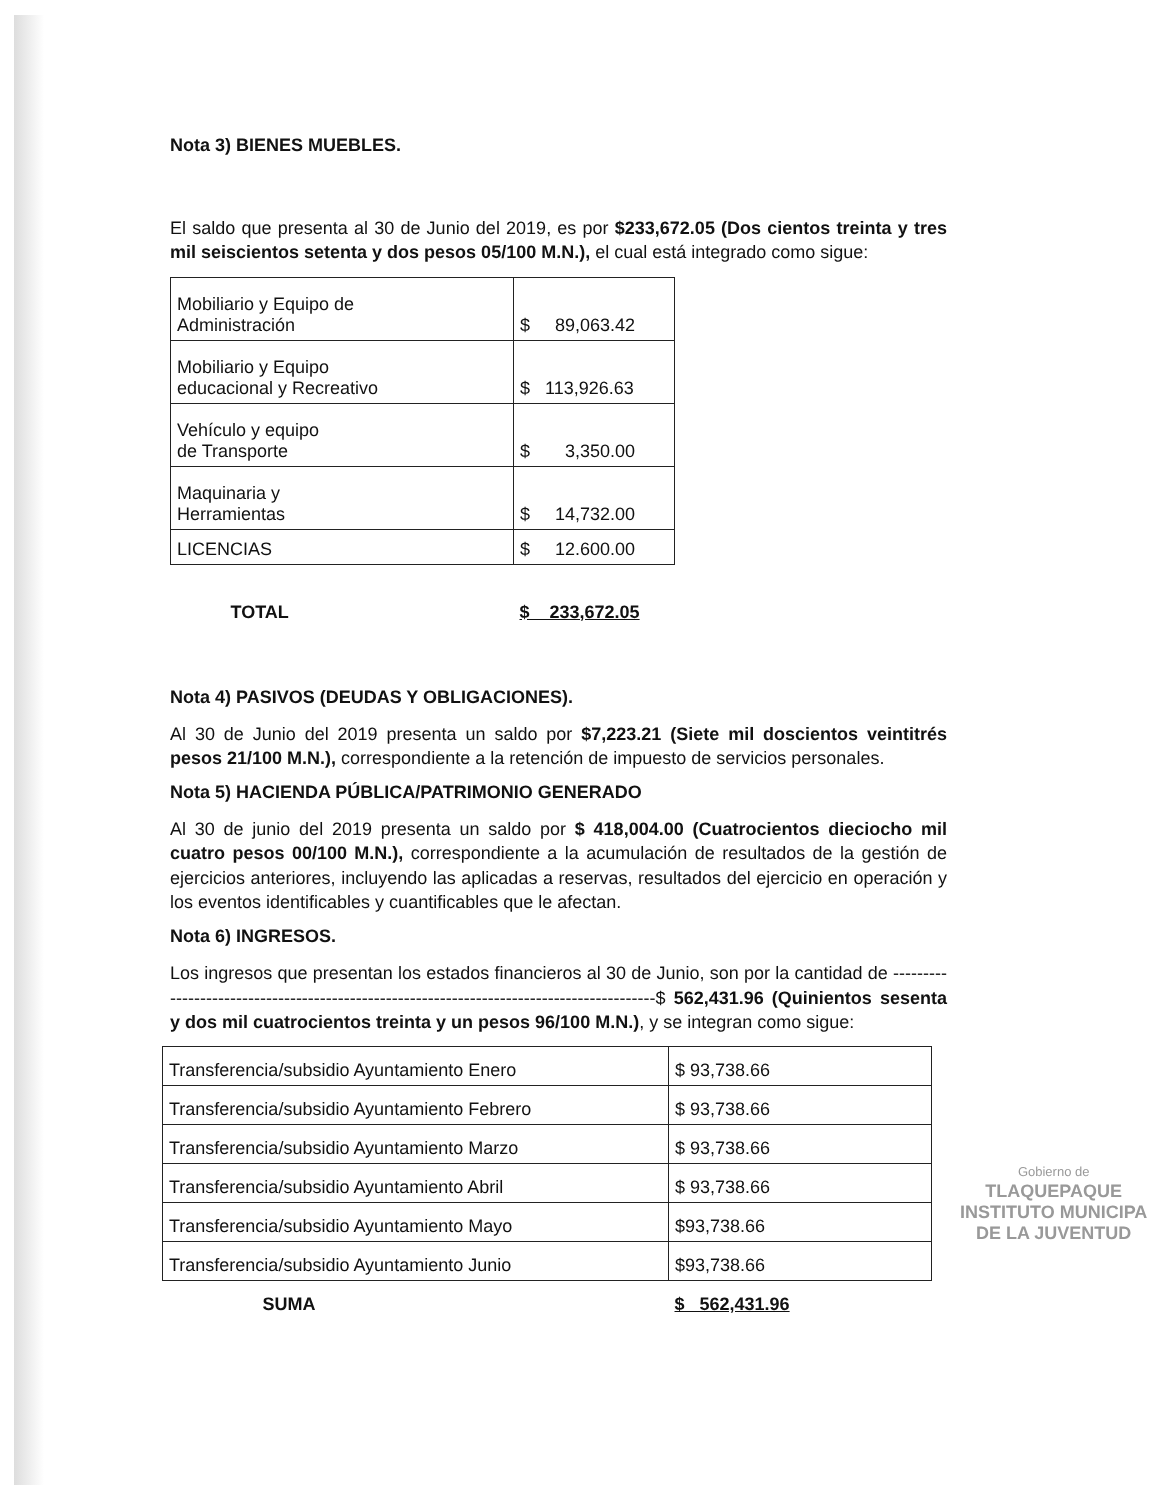Nota 3) BIENES MUEBLES.
El saldo que presenta al 30 de Junio del 2019, es por $233,672.05 (Dos cientos treinta y tres mil seiscientos setenta y dos pesos 05/100 M.N.), el cual está integrado como sigue:
| Mobiliario y Equipo de Administración | $ 89,063.42 |
| Mobiliario y Equipo educacional y Recreativo | $ 113,926.63 |
| Vehículo y equipo de Transporte | $ 3,350.00 |
| Maquinaria y Herramientas | $ 14,732.00 |
| LICENCIAS | $ 12.600.00 |
| TOTAL | $ 233,672.05 |
Nota 4) PASIVOS (DEUDAS Y OBLIGACIONES).
Al 30 de Junio del 2019 presenta un saldo por $7,223.21 (Siete mil doscientos veintitrés pesos 21/100 M.N.), correspondiente a la retención de impuesto de servicios personales.
Nota 5) HACIENDA PÚBLICA/PATRIMONIO GENERADO
Al 30 de junio del 2019 presenta un saldo por $ 418,004.00 (Cuatrocientos dieciocho mil cuatro pesos 00/100 M.N.), correspondiente a la acumulación de resultados de la gestión de ejercicios anteriores, incluyendo las aplicadas a reservas, resultados del ejercicio en operación y los eventos identificables y cuantificables que le afectan.
Nota 6) INGRESOS.
Los ingresos que presentan los estados financieros al 30 de Junio, son por la cantidad de ------------------------------------------------------------------------------------------$ 562,431.96 (Quinientos sesenta y dos mil cuatrocientos treinta y un pesos 96/100 M.N.), y se integran como sigue:
| Transferencia/subsidio Ayuntamiento Enero | $ 93,738.66 |
| Transferencia/subsidio Ayuntamiento Febrero | $ 93,738.66 |
| Transferencia/subsidio Ayuntamiento Marzo | $ 93,738.66 |
| Transferencia/subsidio Ayuntamiento Abril | $ 93,738.66 |
| Transferencia/subsidio Ayuntamiento Mayo | $93,738.66 |
| Transferencia/subsidio Ayuntamiento Junio | $93,738.66 |
| SUMA | $ 562,431.96 |
Gobierno de
TLAQUEPAQUE
INSTITUTO MUNICIPA
DE LA JUVENTUD